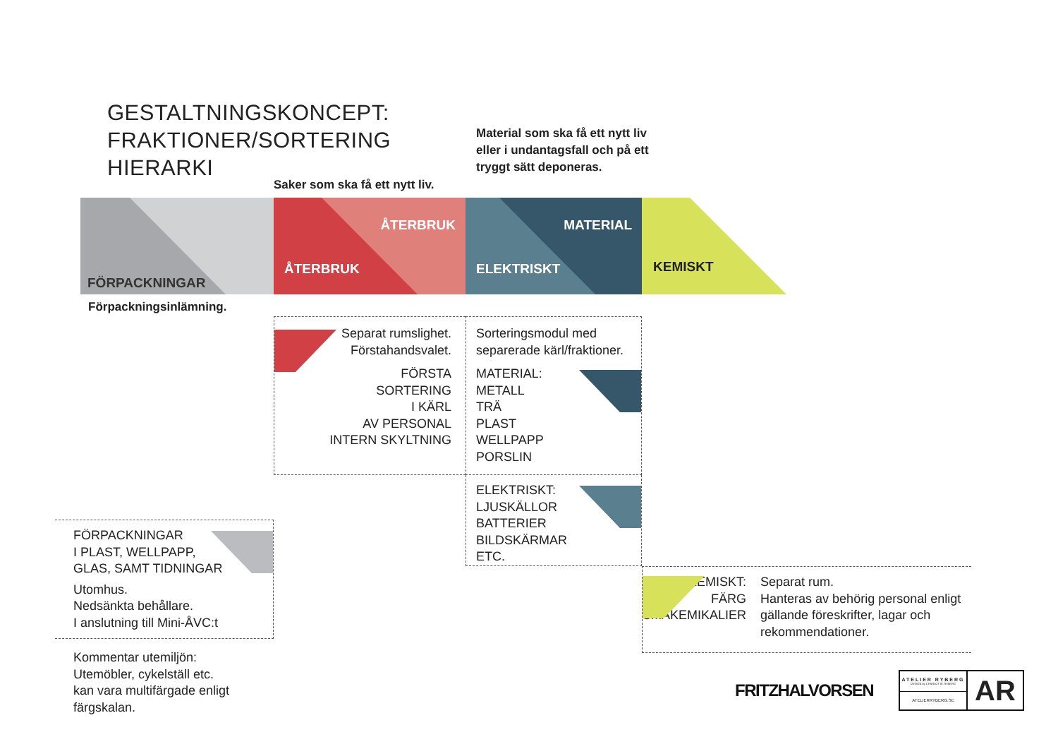GESTALTNINGSKONCEPT:
FRAKTIONER/SORTERING
HIERARKI
Saker som ska få ett nytt liv.
Material som ska få ett nytt liv eller i undantagsfall och på ett tryggt sätt deponeras.
FÖRPACKNINGAR
ÅTERBRUK
ÅTERBRUK
MATERIAL
ELEKTRISKT
KEMISKT
Förpackningsinlämning.
Separat rumslighet.
Förstahandsvalet.
FÖRSTA
SORTERING
I KÄRL
AV PERSONAL
INTERN SKYLTNING
Sorteringsmodul med separerade kärl/fraktioner.
MATERIAL:
METALL
TRÄ
PLAST
WELLPAPP
PORSLIN
ELEKTRISKT:
LJUSKÄLLOR
BATTERIER
BILDSKÄRMAR
ETC.
FÖRPACKNINGAR
I PLAST, WELLPAPP,
GLAS, SAMT TIDNINGAR
Utomhus.
Nedsänkta behållare.
I anslutning till Mini-ÅVC:t
KEMISKT:
FÄRG
SMÅKEMIKALIER
Separat rum.
Hanteras av behörig personal enligt gällande föreskrifter, lagar och rekommendationer.
Kommentar utemiljön:
Utemöbler, cykelställ etc.
kan vara multifärgade enligt
färgskalan.
FRITZHALVORSEN
ATELIER RYBERG
DESIGN by CHARLOTTE RYBERG
ATELIERRYBERG.SE
AR